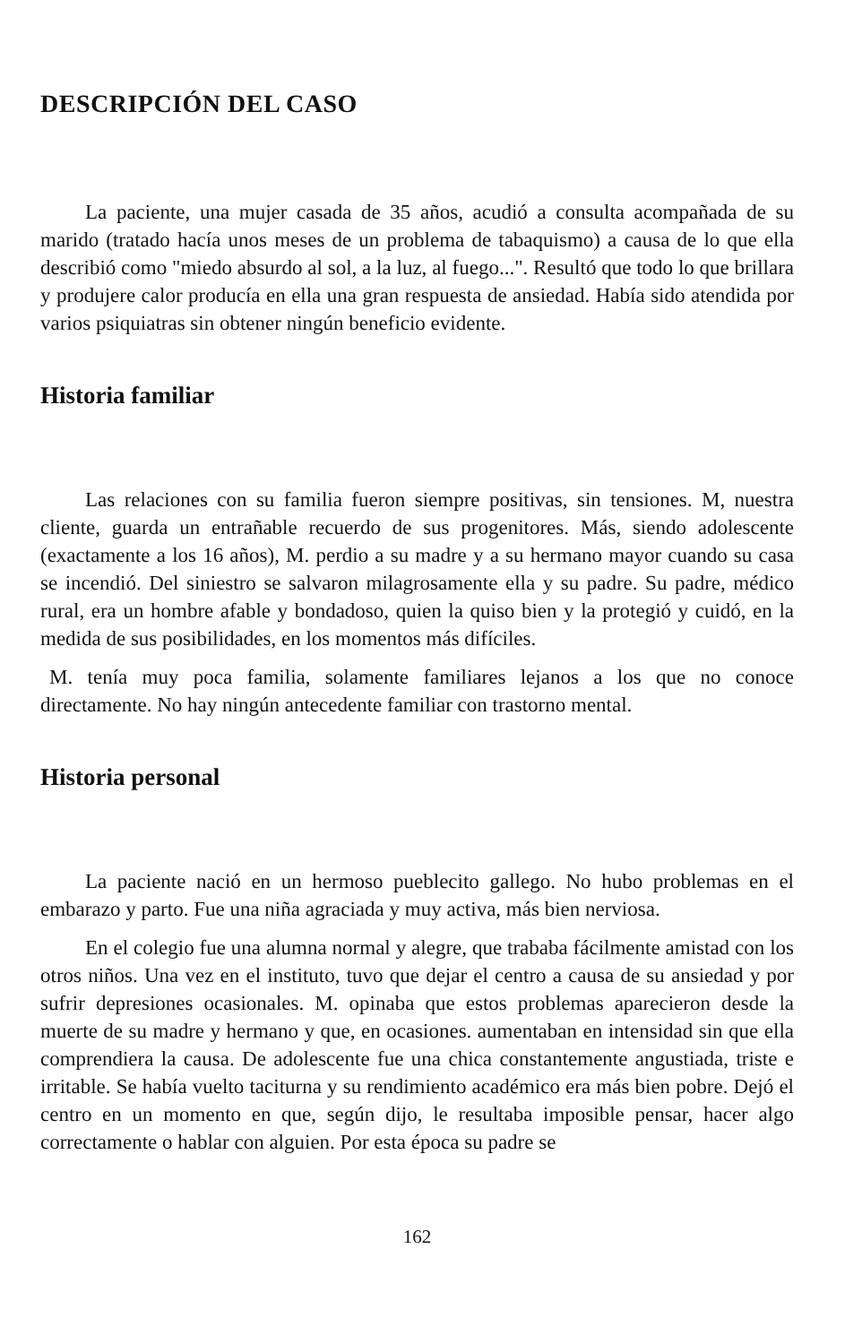DESCRIPCIÓN DEL CASO
La paciente, una mujer casada de 35 años, acudió a consulta acompañada de su marido (tratado hacía unos meses de un problema de tabaquismo) a causa de lo que ella describió como "miedo absurdo al sol, a la luz, al fuego...". Resultó que todo lo que brillara y produjere calor producía en ella una gran respuesta de ansiedad. Había sido atendida por varios psiquiatras sin obtener ningún beneficio evidente.
Historia familiar
Las relaciones con su familia fueron siempre positivas, sin tensiones. M, nuestra cliente, guarda un entrañable recuerdo de sus progenitores. Más, siendo adolescente (exactamente a los 16 años), M. perdio a su madre y a su hermano mayor cuando su casa se incendió. Del siniestro se salvaron milagrosamente ella y su padre. Su padre, médico rural, era un hombre afable y bondadoso, quien la quiso bien y la protegió y cuidó, en la medida de sus posibilidades, en los momentos más difíciles.
M. tenía muy poca familia, solamente familiares lejanos a los que no conoce directamente. No hay ningún antecedente familiar con trastorno mental.
Historia personal
La paciente nació en un hermoso pueblecito gallego. No hubo problemas en el embarazo y parto. Fue una niña agraciada y muy activa, más bien nerviosa.
En el colegio fue una alumna normal y alegre, que trababa fácilmente amistad con los otros niños. Una vez en el instituto, tuvo que dejar el centro a causa de su ansiedad y por sufrir depresiones ocasionales. M. opinaba que estos problemas aparecieron desde la muerte de su madre y hermano y que, en ocasiones. aumentaban en intensidad sin que ella comprendiera la causa. De adolescente fue una chica constantemente angustiada, triste e irritable. Se había vuelto taciturna y su rendimiento académico era más bien pobre. Dejó el centro en un momento en que, según dijo, le resultaba imposible pensar, hacer algo correctamente o hablar con alguien. Por esta época su padre se
162